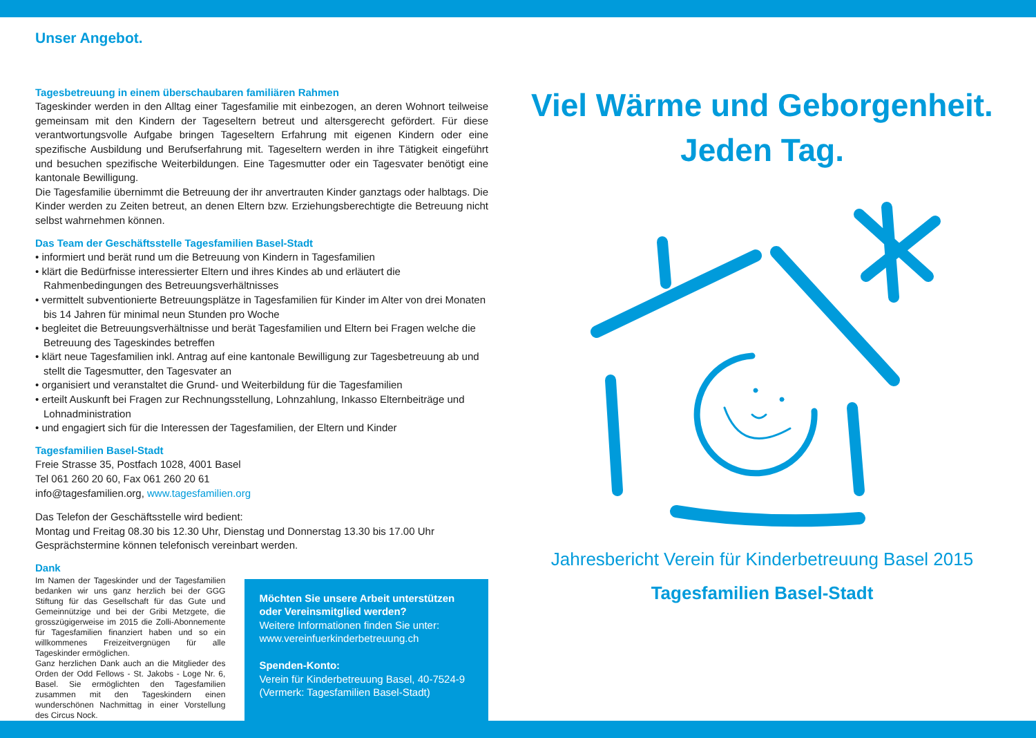Unser Angebot.
Tagesbetreuung in einem überschaubaren familiären Rahmen
Tageskinder werden in den Alltag einer Tagesfamilie mit einbezogen, an deren Wohnort teilweise gemeinsam mit den Kindern der Tageseltern betreut und altersgerecht gefördert. Für diese verantwortungsvolle Aufgabe bringen Tageseltern Erfahrung mit eigenen Kindern oder eine spezifische Ausbildung und Berufserfahrung mit. Tageseltern werden in ihre Tätigkeit eingeführt und besuchen spezifische Weiterbildungen. Eine Tagesmutter oder ein Tagesvater benötigt eine kantonale Bewilligung.
Die Tagesfamilie übernimmt die Betreuung der ihr anvertrauten Kinder ganztags oder halbtags. Die Kinder werden zu Zeiten betreut, an denen Eltern bzw. Erziehungsberechtigte die Betreuung nicht selbst wahrnehmen können.
Das Team der Geschäftsstelle Tagesfamilien Basel-Stadt
• informiert und berät rund um die Betreuung von Kindern in Tagesfamilien
• klärt die Bedürfnisse interessierter Eltern und ihres Kindes ab und erläutert die Rahmenbedingungen des Betreuungsverhältnisses
• vermittelt subventionierte Betreuungsplätze in Tagesfamilien für Kinder im Alter von drei Monaten bis 14 Jahren für minimal neun Stunden pro Woche
• begleitet die Betreuungsverhältnisse und berät Tagesfamilien und Eltern bei Fragen welche die Betreuung des Tageskindes betreffen
• klärt neue Tagesfamilien inkl. Antrag auf eine kantonale Bewilligung zur Tagesbetreuung ab und stellt die Tagesmutter, den Tagesvater an
• organisiert und veranstaltet die Grund- und Weiterbildung für die Tagesfamilien
• erteilt Auskunft bei Fragen zur Rechnungsstellung, Lohnzahlung, Inkasso Elternbeiträge und Lohnadministration
• und engagiert sich für die Interessen der Tagesfamilien, der Eltern und Kinder
Tagesfamilien Basel-Stadt
Freie Strasse 35, Postfach 1028, 4001 Basel
Tel 061 260 20 60, Fax 061 260 20 61
info@tagesfamilien.org, www.tagesfamilien.org
Das Telefon der Geschäftsstelle wird bedient:
Montag und Freitag 08.30 bis 12.30 Uhr, Dienstag und Donnerstag 13.30 bis 17.00 Uhr
Gesprächstermine können telefonisch vereinbart werden.
Dank
Im Namen der Tageskinder und der Tagesfamilien bedanken wir uns ganz herzlich bei der GGG Stiftung für das Gesellschaft für das Gute und Gemeinnützige und bei der Gribi Metzgete, die grosszügigerweise im 2015 die Zolli-Abonnemente für Tagesfamilien finanziert haben und so ein willkommenes Freizeitvergnügen für alle Tageskinder ermöglichen.
Ganz herzlichen Dank auch an die Mitglieder des Orden der Odd Fellows - St. Jakobs - Loge Nr. 6, Basel. Sie ermöglichten den Tagesfamilien zusammen mit den Tageskindern einen wunderschönen Nachmittag in einer Vorstellung des Circus Nock.
Möchten Sie unsere Arbeit unterstützen oder Vereinsmitglied werden?
Weitere Informationen finden Sie unter:
www.vereinfuerkinderbetreuung.ch
Spenden-Konto:
Verein für Kinderbetreuung Basel, 40-7524-9
(Vermerk: Tagesfamilien Basel-Stadt)
Viel Wärme und Geborgenheit.
Jeden Tag.
Jahresbericht Verein für Kinderbetreuung Basel 2015
Tagesfamilien Basel-Stadt